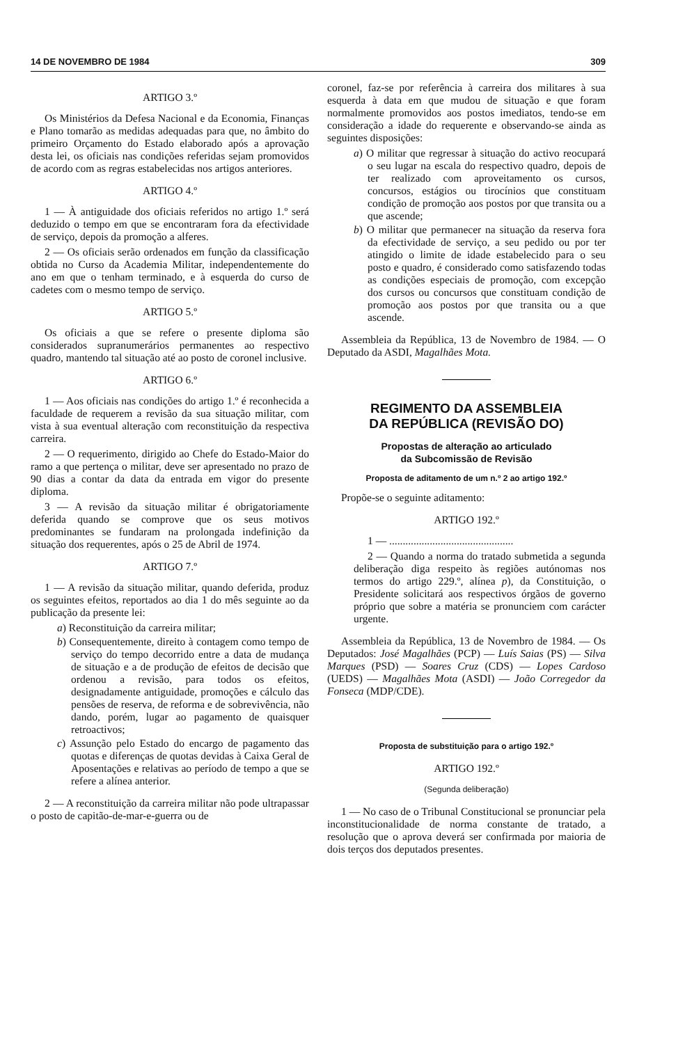14 DE NOVEMBRO DE 1984 309
ARTIGO 3.º
Os Ministérios da Defesa Nacional e da Economia, Finanças e Plano tomarão as medidas adequadas para que, no âmbito do primeiro Orçamento do Estado elaborado após a aprovação desta lei, os oficiais nas condições referidas sejam promovidos de acordo com as regras estabelecidas nos artigos anteriores.
ARTIGO 4.º
1 — À antiguidade dos oficiais referidos no artigo 1.º será deduzido o tempo em que se encontraram fora da efectividade de serviço, depois da promoção a alferes.
2 — Os oficiais serão ordenados em função da classificação obtida no Curso da Academia Militar, independentemente do ano em que o tenham terminado, e à esquerda do curso de cadetes com o mesmo tempo de serviço.
ARTIGO 5.º
Os oficiais a que se refere o presente diploma são considerados supranumerários permanentes ao respectivo quadro, mantendo tal situação até ao posto de coronel inclusive.
ARTIGO 6.º
1 — Aos oficiais nas condições do artigo 1.º é reconhecida a faculdade de requerem a revisão da sua situação militar, com vista à sua eventual alteração com reconstituição da respectiva carreira.
2 — O requerimento, dirigido ao Chefe do Estado-Maior do ramo a que pertença o militar, deve ser apresentado no prazo de 90 dias a contar da data da entrada em vigor do presente diploma.
3 — A revisão da situação militar é obrigatoriamente deferida quando se comprove que os seus motivos predominantes se fundaram na prolongada indefinição da situação dos requerentes, após o 25 de Abril de 1974.
ARTIGO 7.º
1 — A revisão da situação militar, quando deferida, produz os seguintes efeitos, reportados ao dia 1 do mês seguinte ao da publicação da presente lei:
a) Reconstituição da carreira militar;
b) Consequentemente, direito à contagem como tempo de serviço do tempo decorrido entre a data de mudança de situação e a de produção de efeitos de decisão que ordenou a revisão, para todos os efeitos, designadamente antiguidade, promoções e cálculo das pensões de reserva, de reforma e de sobrevivência, não dando, porém, lugar ao pagamento de quaisquer retroactivos;
c) Assunção pelo Estado do encargo de pagamento das quotas e diferenças de quotas devidas à Caixa Geral de Aposentações e relativas ao período de tempo a que se refere a alínea anterior.
2 — A reconstituição da carreira militar não pode ultrapassar o posto de capitão-de-mar-e-guerra ou de
coronel, faz-se por referência à carreira dos militares à sua esquerda à data em que mudou de situação e que foram normalmente promovidos aos postos imediatos, tendo-se em consideração a idade do requerente e observando-se ainda as seguintes disposições:
a) O militar que regressar à situação do activo reocupará o seu lugar na escala do respectivo quadro, depois de ter realizado com aproveitamento os cursos, concursos, estágios ou tirocínios que constituam condição de promoção aos postos por que transita ou a que ascende;
b) O militar que permanecer na situação da reserva fora da efectividade de serviço, a seu pedido ou por ter atingido o limite de idade estabelecido para o seu posto e quadro, é considerado como satisfazendo todas as condições especiais de promoção, com excepção dos cursos ou concursos que constituam condição de promoção aos postos por que transita ou a que ascende.
Assembleia da República, 13 de Novembro de 1984. — O Deputado da ASDI, Magalhães Mota.
REGIMENTO DA ASSEMBLEIA
DA REPÚBLICA (REVISÃO DO)
Propostas de alteração ao articulado
da Subcomissão de Revisão
Proposta de aditamento de um n.º 2 ao artigo 192.º
Propõe-se o seguinte aditamento:
ARTIGO 192.º
1 — ..............................................
2 — Quando a norma do tratado submetida a segunda deliberação diga respeito às regiões autónomas nos termos do artigo 229.º, alínea p), da Constituição, o Presidente solicitará aos respectivos órgãos de governo próprio que sobre a matéria se pronunciem com carácter urgente.
Assembleia da República, 13 de Novembro de 1984. — Os Deputados: José Magalhães (PCP) — Luís Saias (PS) — Silva Marques (PSD) — Soares Cruz (CDS) — Lopes Cardoso (UEDS) — Magalhães Mota (ASDI) — João Corregedor da Fonseca (MDP/CDE).
Proposta de substituição para o artigo 192.º
ARTIGO 192.º
(Segunda deliberação)
1 — No caso de o Tribunal Constitucional se pronunciar pela inconstitucionalidade de norma constante de tratado, a resolução que o aprova deverá ser confirmada por maioria de dois terços dos deputados presentes.